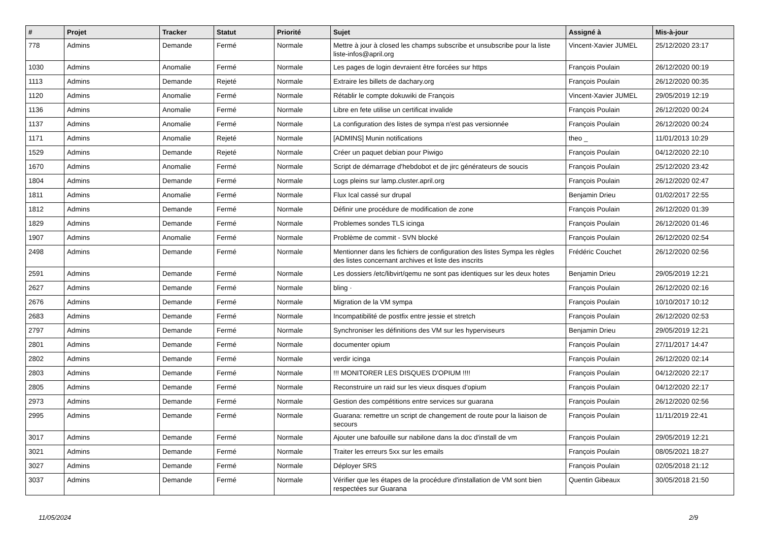| # | Projet | Tracker | Statut | Priorité | Sujet | Assigné à | Mis-à-jour |
| --- | --- | --- | --- | --- | --- | --- | --- |
| 778 | Admins | Demande | Fermé | Normale | Mettre à jour à closed les champs subscribe et unsubscribe pour la liste liste-infos@april.org | Vincent-Xavier JUMEL | 25/12/2020 23:17 |
| 1030 | Admins | Anomalie | Fermé | Normale | Les pages de login devraient être forcées sur https | François Poulain | 26/12/2020 00:19 |
| 1113 | Admins | Demande | Rejeté | Normale | Extraire les billets de dachary.org | François Poulain | 26/12/2020 00:35 |
| 1120 | Admins | Anomalie | Fermé | Normale | Rétablir le compte dokuwiki de François | Vincent-Xavier JUMEL | 29/05/2019 12:19 |
| 1136 | Admins | Anomalie | Fermé | Normale | Libre en fete utilise un certificat invalide | François Poulain | 26/12/2020 00:24 |
| 1137 | Admins | Anomalie | Fermé | Normale | La configuration des listes de sympa n'est pas versionnée | François Poulain | 26/12/2020 00:24 |
| 1171 | Admins | Anomalie | Rejeté | Normale | [ADMINS] Munin notifications | theo _ | 11/01/2013 10:29 |
| 1529 | Admins | Demande | Rejeté | Normale | Créer un paquet debian pour Piwigo | François Poulain | 04/12/2020 22:10 |
| 1670 | Admins | Anomalie | Fermé | Normale | Script de démarrage d'hebdobot et de jirc générateurs de soucis | François Poulain | 25/12/2020 23:42 |
| 1804 | Admins | Demande | Fermé | Normale | Logs pleins sur lamp.cluster.april.org | François Poulain | 26/12/2020 02:47 |
| 1811 | Admins | Anomalie | Fermé | Normale | Flux Ical cassé sur drupal | Benjamin Drieu | 01/02/2017 22:55 |
| 1812 | Admins | Demande | Fermé | Normale | Définir une procédure de modification de zone | François Poulain | 26/12/2020 01:39 |
| 1829 | Admins | Demande | Fermé | Normale | Problemes sondes TLS icinga | François Poulain | 26/12/2020 01:46 |
| 1907 | Admins | Anomalie | Fermé | Normale | Problème de commit - SVN blocké | François Poulain | 26/12/2020 02:54 |
| 2498 | Admins | Demande | Fermé | Normale | Mentionner dans les fichiers de configuration des listes Sympa les règles des listes concernant archives et liste des inscrits | Frédéric Couchet | 26/12/2020 02:56 |
| 2591 | Admins | Demande | Fermé | Normale | Les dossiers /etc/libvirt/qemu ne sont pas identiques sur les deux hotes | Benjamin Drieu | 29/05/2019 12:21 |
| 2627 | Admins | Demande | Fermé | Normale | bling · | François Poulain | 26/12/2020 02:16 |
| 2676 | Admins | Demande | Fermé | Normale | Migration de la VM sympa | François Poulain | 10/10/2017 10:12 |
| 2683 | Admins | Demande | Fermé | Normale | Incompatibilité de postfix entre jessie et stretch | François Poulain | 26/12/2020 02:53 |
| 2797 | Admins | Demande | Fermé | Normale | Synchroniser les définitions des VM sur les hyperviseurs | Benjamin Drieu | 29/05/2019 12:21 |
| 2801 | Admins | Demande | Fermé | Normale | documenter opium | François Poulain | 27/11/2017 14:47 |
| 2802 | Admins | Demande | Fermé | Normale | verdir icinga | François Poulain | 26/12/2020 02:14 |
| 2803 | Admins | Demande | Fermé | Normale | !!! MONITORER LES DISQUES D'OPIUM !!!! | François Poulain | 04/12/2020 22:17 |
| 2805 | Admins | Demande | Fermé | Normale | Reconstruire un raid sur les vieux disques d'opium | François Poulain | 04/12/2020 22:17 |
| 2973 | Admins | Demande | Fermé | Normale | Gestion des compétitions entre services sur guarana | François Poulain | 26/12/2020 02:56 |
| 2995 | Admins | Demande | Fermé | Normale | Guarana: remettre un script de changement de route pour la liaison de secours | François Poulain | 11/11/2019 22:41 |
| 3017 | Admins | Demande | Fermé | Normale | Ajouter une bafouille sur nabilone dans la doc d'install de vm | François Poulain | 29/05/2019 12:21 |
| 3021 | Admins | Demande | Fermé | Normale | Traiter les erreurs 5xx sur les emails | François Poulain | 08/05/2021 18:27 |
| 3027 | Admins | Demande | Fermé | Normale | Déployer SRS | François Poulain | 02/05/2018 21:12 |
| 3037 | Admins | Demande | Fermé | Normale | Vérifier que les étapes de la procédure d'installation de VM sont bien respectées sur Guarana | Quentin Gibeaux | 30/05/2018 21:50 |
11/05/2024 2/9